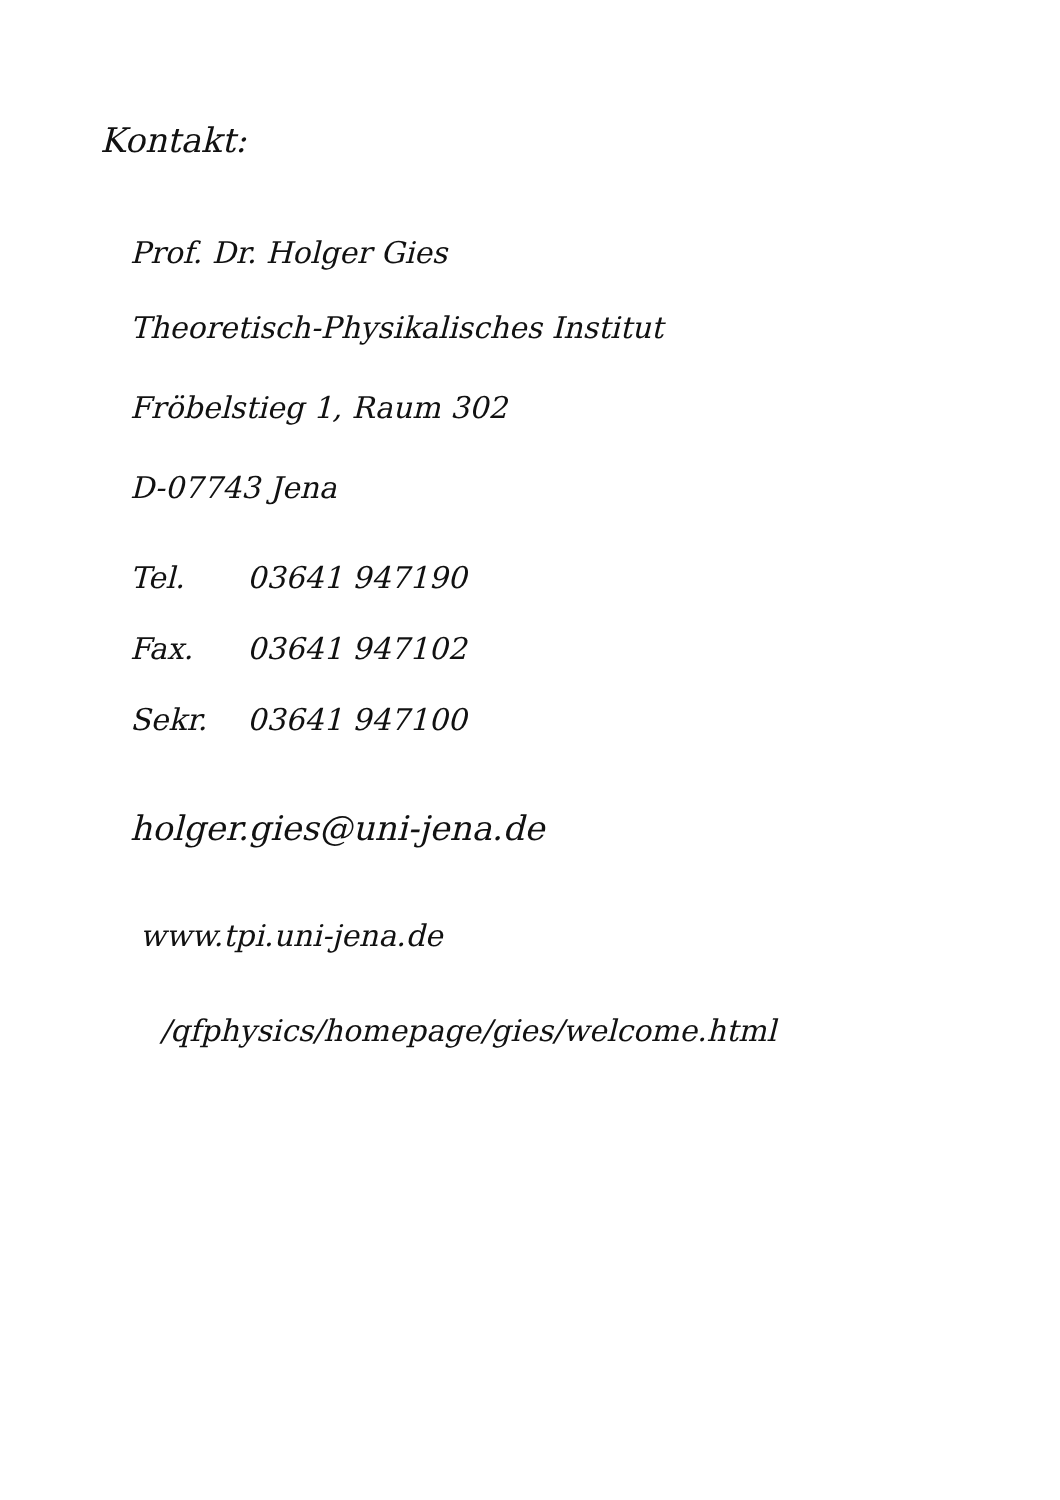Kontakt:
Prof. Dr. Holger Gies
Theoretisch-Physikalisches Institut
Fröbelstieg 1, Raum 302
D-07743 Jena
| Tel. | 03641 947190 |
| Fax. | 03641 947102 |
| Sekr. | 03641 947100 |
holger.gies@uni-jena.de
www.tpi.uni-jena.de
/qfphysics/homepage/gies/welcome.html